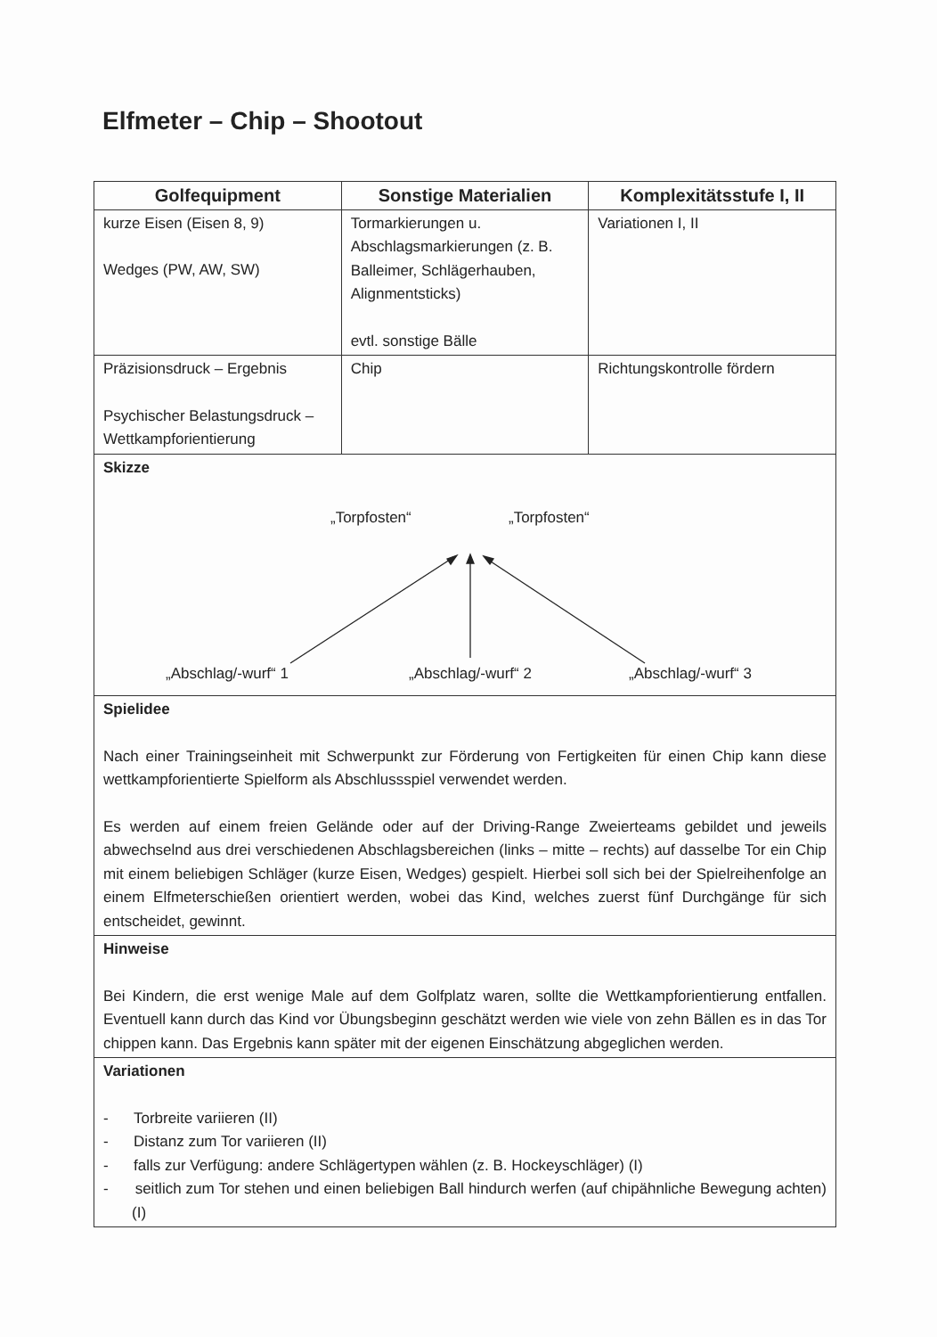Elfmeter – Chip – Shootout
| Golfequipment | Sonstige Materialien | Komplexitätsstufe I, II |
| --- | --- | --- |
| kurze Eisen (Eisen 8, 9) Wedges (PW, AW, SW) | Tormarkierungen u. Abschlagsmarkierungen (z. B. Balleimer, Schlägerhauben, Alignmentsticks) evtl. sonstige Bälle | Variationen I, II |
| Präzisionsdruck – Ergebnis Psychischer Belastungsdruck – Wettkampforientierung | Chip | Richtungskontrolle fördern |
| Skizze „Torpfosten“ „Torpfosten“ „Abschlag/-wurf“ 1 „Abschlag/-wurf“ 2 „Abschlag/-wurf“ 3 | | |
| Spielidee Nach einer Trainingseinheit mit Schwerpunkt zur Förderung von Fertigkeiten für einen Chip kann diese wettkampforientierte Spielform als Abschlussspiel verwendet werden. Es werden auf einem freien Gelände oder auf der Driving-Range Zweierteams gebildet und jeweils abwechselnd aus drei verschiedenen Abschlagsbereichen (links – mitte – rechts) auf dasselbe Tor ein Chip mit einem beliebigen Schläger (kurze Eisen, Wedges) gespielt. Hierbei soll sich bei der Spielreihenfolge an einem Elfmeterschießen orientiert werden, wobei das Kind, welches zuerst fünf Durchgänge für sich entscheidet, gewinnt. | | |
| Hinweise Bei Kindern, die erst wenige Male auf dem Golfplatz waren, sollte die Wettkampforientierung entfallen. Eventuell kann durch das Kind vor Übungsbeginn geschätzt werden wie viele von zehn Bällen es in das Tor chippen kann. Das Ergebnis kann später mit der eigenen Einschätzung abgeglichen werden. | | |
| Variationen - Torbreite variieren (II) - Distanz zum Tor variieren (II) - falls zur Verfügung: andere Schlägertypen wählen (z. B. Hockeyschläger) (I) - seitlich zum Tor stehen und einen beliebigen Ball hindurch werfen (auf chipähnliche Bewegung achten) (I) | | |